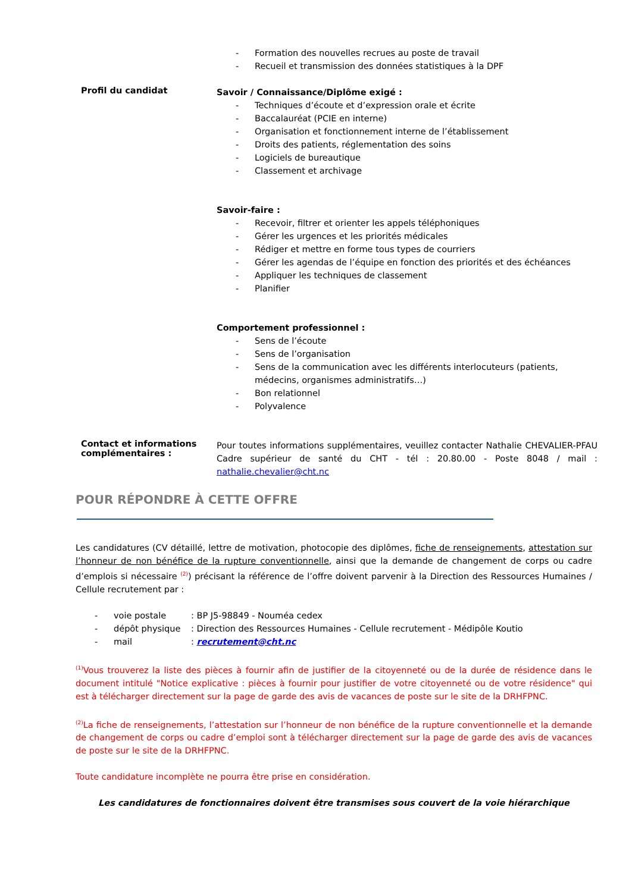- Formation des nouvelles recrues au poste de travail
- Recueil et transmission des données statistiques à la DPF
Profil du candidat
Savoir / Connaissance/Diplôme exigé :
- Techniques d’écoute et d’expression orale et écrite
- Baccalauréat (PCIE en interne)
- Organisation et fonctionnement interne de l’établissement
- Droits des patients, réglementation des soins
- Logiciels de bureautique
- Classement et archivage
Savoir-faire :
- Recevoir, filtrer et orienter les appels téléphoniques
- Gérer les urgences et les priorités médicales
- Rédiger et mettre en forme tous types de courriers
- Gérer les agendas de l’équipe en fonction des priorités et des échéances
- Appliquer les techniques de classement
- Planifier
Comportement professionnel :
- Sens de l’écoute
- Sens de l’organisation
- Sens de la communication avec les différents interlocuteurs (patients, médecins, organismes administratifs…)
- Bon relationnel
- Polyvalence
Contact et informations complémentaires :
Pour toutes informations supplémentaires, veuillez contacter Nathalie CHEVALIER-PFAU Cadre supérieur de santé du CHT - tél : 20.80.00 - Poste 8048 / mail : nathalie.chevalier@cht.nc
POUR RÉPONDRE À CETTE OFFRE
Les candidatures (CV détaillé, lettre de motivation, photocopie des diplômes, fiche de renseignements, attestation sur l’honneur de non bénéfice de la rupture conventionnelle, ainsi que la demande de changement de corps ou cadre d’emplois si nécessaire <sup>(2)</sup>) précisant la référence de l’offre doivent parvenir à la Direction des Ressources Humaines / Cellule recrutement par :
- voie postale: BP J5-98849 - Nouméa cedex
- dépôt physique: Direction des Ressources Humaines - Cellule recrutement - Médipôle Koutio
- mail: recrutement@cht.nc
<sup>(1)</sup> Vous trouverez la liste des pièces à fournir afin de justifier de la citoyenneté ou de la durée de résidence dans le document intitulé "Notice explicative : pièces à fournir pour justifier de votre citoyenneté ou de votre résidence" qui est à télécharger directement sur la page de garde des avis de vacances de poste sur le site de la DRHFPNC.
<sup>(2)</sup> La fiche de renseignements, l’attestation sur l’honneur de non bénéfice de la rupture conventionnelle et la demande de changement de corps ou cadre d’emploi sont à télécharger directement sur la page de garde des avis de vacances de poste sur le site de la DRHFPNC.
Toute candidature incomplète ne pourra être prise en considération.
Les candidatures de fonctionnaires doivent être transmises sous couvert de la voie hiérarchique